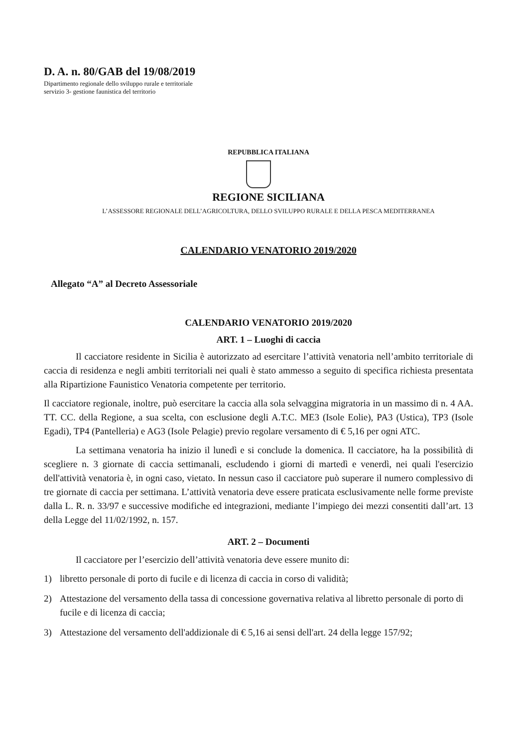D. A. n. 80/GAB del 19/08/2019
Dipartimento regionale dello sviluppo rurale e territoriale
servizio 3- gestione faunistica del territorio
REPUBBLICA ITALIANA
REGIONE SICILIANA
L’ASSESSORE REGIONALE DELL’AGRICOLTURA, DELLO SVILUPPO RURALE E DELLA PESCA MEDITERRANEA
CALENDARIO VENATORIO 2019/2020
Allegato “A” al Decreto Assessoriale
CALENDARIO VENATORIO 2019/2020
ART. 1 – Luoghi di caccia
Il cacciatore residente in Sicilia è autorizzato ad esercitare l’attività venatoria nell’ambito territoriale di caccia di residenza e negli ambiti territoriali nei quali è stato ammesso a seguito di specifica richiesta presentata alla Ripartizione Faunistico Venatoria competente per territorio.
Il cacciatore regionale, inoltre, può esercitare la caccia alla sola selvaggina migratoria in un massimo di n. 4 AA. TT. CC. della Regione, a sua scelta, con esclusione degli A.T.C. ME3 (Isole Eolie), PA3 (Ustica), TP3 (Isole Egadi), TP4 (Pantelleria) e AG3 (Isole Pelagie) previo regolare versamento di € 5,16 per ogni ATC.
La settimana venatoria ha inizio il lunedì e si conclude la domenica. Il cacciatore, ha la possibilità di scegliere n. 3 giornate di caccia settimanali, escludendo i giorni di martedì e venerdì, nei quali l'esercizio dell'attività venatoria è, in ogni caso, vietato. In nessun caso il cacciatore può superare il numero complessivo di tre giornate di caccia per settimana. L’attività venatoria deve essere praticata esclusivamente nelle forme previste dalla L. R. n. 33/97 e successive modifiche ed integrazioni, mediante l’impiego dei mezzi consentiti dall’art. 13 della Legge del 11/02/1992, n. 157.
ART. 2 – Documenti
Il cacciatore per l’esercizio dell’attività venatoria deve essere munito di:
1) libretto personale di porto di fucile e di licenza di caccia in corso di validità;
2) Attestazione del versamento della tassa di concessione governativa relativa al libretto personale di porto di fucile e di licenza di caccia;
3) Attestazione del versamento dell'addizionale di € 5,16 ai sensi dell'art. 24 della legge 157/92;